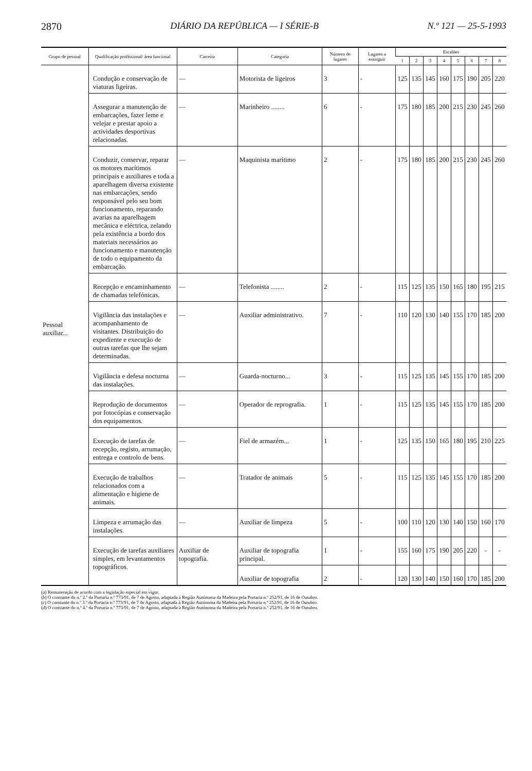2870 DIÁRIO DA REPÚBLICA — I SÉRIE-B N.º 121 — 25-5-1993
| Grupo de pessoal | Qualificação profissional/ área funcional | Carreira | Categoria | Número de lugares | Lugares a extinguir | Escalões | | | | | | | |
| --- | --- | --- | --- | --- | --- | --- | --- | --- | --- | --- | --- | --- | --- |
| | | | | | | 1 | 2 | 3 | 4 | 5 | 6 | 7 | 8 |
| Pessoal auxiliar... | Condução e conservação de viaturas ligeiras. | — | Motorista de ligeiros | 3 | - | 125 | 135 | 145 | 160 | 175 | 190 | 205 | 220 |
| | Assegurar a manutenção de embarcações, fazer leme e velejar e prestar apoio a actividades desportivas relacionadas. | — | Marinheiro ........ | 6 | - | 175 | 180 | 185 | 200 | 215 | 230 | 245 | 260 |
| | Conduzir, conservar, reparar os motores marítimos principais e auxiliares e toda a aparelhagem diversa existente nas embarcações, sendo responsável pelo seu bom funcionamento, reparando avarias na aparelhagem mecânica e eléctrica, zelando pela existência a bordo dos materiais necessários ao funcionamento e manutenção de todo o equipamento da embarcação. | — | Maquinista marítimo | 2 | - | 175 | 180 | 185 | 200 | 215 | 230 | 245 | 260 |
| | Recepção e encaminhamento de chamadas telefónicas. | — | Telefonista ........ | 2 | - | 115 | 125 | 135 | 150 | 165 | 180 | 195 | 215 |
| | Vigilância das instalações e acompanhamento de visitantes. Distribuição do expediente e execução de outras tarefas que lhe sejam determinadas. | — | Auxiliar administrativo. | 7 | - | 110 | 120 | 130 | 140 | 155 | 170 | 185 | 200 |
| | Vigilância e defesa nocturna das instalações. | — | Guarda-nocturno... | 3 | - | 115 | 125 | 135 | 145 | 155 | 170 | 185 | 200 |
| | Reprodução de documentos por fotocópias e conservação dos equipamentos. | — | Operador de reprografia. | 1 | - | 115 | 125 | 135 | 145 | 155 | 170 | 185 | 200 |
| | Execução de tarefas de recepção, registo, arrumação, entrega e controlo de bens. | — | Fiel de armazém... | 1 | - | 125 | 135 | 150 | 165 | 180 | 195 | 210 | 225 |
| | Execução de trabalhos relacionados com a alimentação e higiene de animais. | — | Tratador de animais | 5 | - | 115 | 125 | 135 | 145 | 155 | 170 | 185 | 200 |
| | Limpeza e arrumação das instalações. | — | Auxiliar de limpeza | 5 | - | 100 | 110 | 120 | 130 | 140 | 150 | 160 | 170 |
| | Execução de tarefas auxiliares simples, em levantamentos topográficos. | Auxiliar de topografia. | Auxiliar de topografia principal. | 1 | - | 155 | 160 | 175 | 190 | 205 | 220 | - | - |
| | | | Auxiliar de topografia | 2 | - | 120 | 130 | 140 | 150 | 160 | 170 | 185 | 200 |
(a) Remuneração de acordo com a legislação especial em vigor.
(b) O constante do n.º 2.º da Portaria n.º 773/91, de 7 de Agosto, adaptada à Região Autónoma da Madeira pela Portaria n.º 252/91, de 16 de Outubro.
(c) O constante do n.º 3.º da Portaria n.º 773/91, de 7 de Agosto, adaptada à Região Autónoma da Madeira pela Portaria n.º 252/91, de 16 de Outubro.
(d) O constante do n.º 4.º da Portaria n.º 773/91, de 7 de Agosto, adaptada à Região Autónoma da Madeira pela Portaria n.º 252/91, de 16 de Outubro.